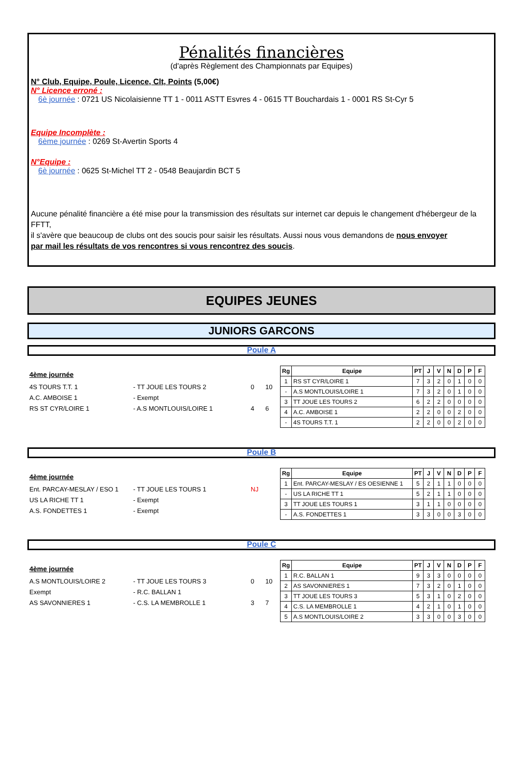Pénalités financières
(d'après Règlement des Championnats par Equipes)
N° Club, Equipe, Poule, Licence, Clt, Points (5,00€)
N° Licence erroné :
6è journée : 0721 US Nicolaisienne TT 1 - 0011 ASTT Esvres 4 - 0615 TT Bouchardais 1 - 0001 RS St-Cyr 5
Equipe Incomplète :
6ème journée : 0269 St-Avertin Sports 4
N°Equipe :
6è journée : 0625 St-Michel TT 2 - 0548 Beaujardin BCT 5
Aucune pénalité financière a été mise pour la transmission des résultats sur internet car depuis le changement d'hébergeur de la FFTT,
il s'avère que beaucoup de clubs ont des soucis pour saisir les résultats. Aussi nous vous demandons de nous envoyer
par mail les résultats de vos rencontres si vous rencontrez des soucis.
EQUIPES JEUNES
JUNIORS GARCONS
Poule A
4ème journée
4S TOURS T.T. 1 - TT JOUE LES TOURS 2 0 10
A.C. AMBOISE 1 - Exempt
RS ST CYR/LOIRE 1 - A.S MONTLOUIS/LOIRE 1 4 6
| Rg | Equipe | PT | J | V | N | D | P | F |
| --- | --- | --- | --- | --- | --- | --- | --- | --- |
| 1 | RS ST CYR/LOIRE 1 | 7 | 3 | 2 | 0 | 1 | 0 | 0 |
| - | A.S MONTLOUIS/LOIRE 1 | 7 | 3 | 2 | 0 | 1 | 0 | 0 |
| 3 | TT JOUE LES TOURS 2 | 6 | 2 | 2 | 0 | 0 | 0 | 0 |
| 4 | A.C. AMBOISE 1 | 2 | 2 | 0 | 0 | 2 | 0 | 0 |
| - | 4S TOURS T.T. 1 | 2 | 2 | 0 | 0 | 2 | 0 | 0 |
Poule B
4ème journée
Ent. PARCAY-MESLAY / ESO 1 - TT JOUE LES TOURS 1 NJ
US LA RICHE TT 1 - Exempt
A.S. FONDETTES 1 - Exempt
| Rg | Equipe | PT | J | V | N | D | P | F |
| --- | --- | --- | --- | --- | --- | --- | --- | --- |
| 1 | Ent. PARCAY-MESLAY / ES OESIENNE 1 | 5 | 2 | 1 | 1 | 0 | 0 | 0 |
| - | US LA RICHE TT 1 | 5 | 2 | 1 | 1 | 0 | 0 | 0 |
| 3 | TT JOUE LES TOURS 1 | 3 | 1 | 1 | 0 | 0 | 0 | 0 |
| - | A.S. FONDETTES 1 | 3 | 3 | 0 | 0 | 3 | 0 | 0 |
Poule C
4ème journée
A.S MONTLOUIS/LOIRE 2 - TT JOUE LES TOURS 3 0 10
Exempt - R.C. BALLAN 1
AS SAVONNIERES 1 - C.S. LA MEMBROLLE 1 3 7
| Rg | Equipe | PT | J | V | N | D | P | F |
| --- | --- | --- | --- | --- | --- | --- | --- | --- |
| 1 | R.C. BALLAN 1 | 9 | 3 | 3 | 0 | 0 | 0 | 0 |
| 2 | AS SAVONNIERES 1 | 7 | 3 | 2 | 0 | 1 | 0 | 0 |
| 3 | TT JOUE LES TOURS 3 | 5 | 3 | 1 | 0 | 2 | 0 | 0 |
| 4 | C.S. LA MEMBROLLE 1 | 4 | 2 | 1 | 0 | 1 | 0 | 0 |
| 5 | A.S MONTLOUIS/LOIRE 2 | 3 | 3 | 0 | 0 | 3 | 0 | 0 |